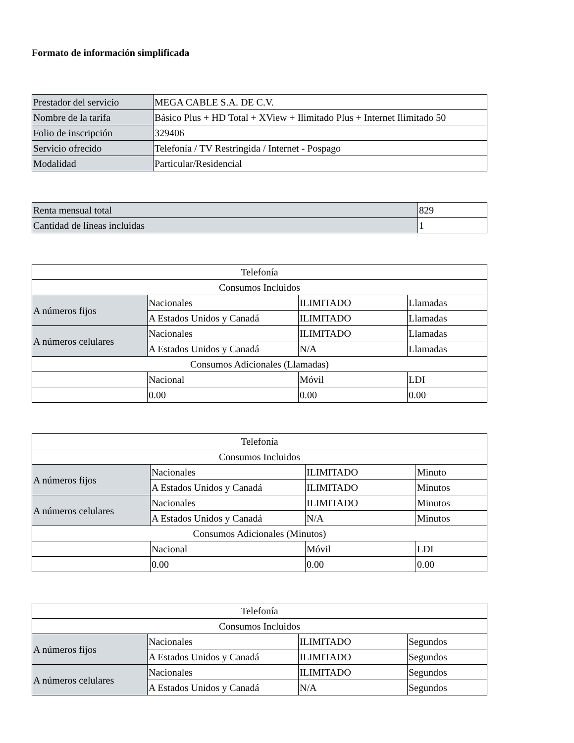Formato de información simplificada
| Prestador del servicio | MEGA CABLE S.A. DE C.V. |
| Nombre de la tarifa | Básico Plus + HD Total + XView + Ilimitado Plus + Internet Ilimitado 50 |
| Folio de inscripción | 329406 |
| Servicio ofrecido | Telefonía / TV Restringida / Internet - Pospago |
| Modalidad | Particular/Residencial |
| Renta mensual total | 829 |
| Cantidad de líneas incluidas | 1 |
| Telefonía | | | |
| Consumos Incluidos | | | |
| A números fijos | Nacionales | ILIMITADO | Llamadas |
| | A Estados Unidos y Canadá | ILIMITADO | Llamadas |
| A números celulares | Nacionales | ILIMITADO | Llamadas |
| | A Estados Unidos y Canadá | N/A | Llamadas |
| Consumos Adicionales (Llamadas) | | | |
| | Nacional | Móvil | LDI |
| | 0.00 | 0.00 | 0.00 |
| Telefonía | | | |
| Consumos Incluidos | | | |
| A números fijos | Nacionales | ILIMITADO | Minuto |
| | A Estados Unidos y Canadá | ILIMITADO | Minutos |
| A números celulares | Nacionales | ILIMITADO | Minutos |
| | A Estados Unidos y Canadá | N/A | Minutos |
| Consumos Adicionales (Minutos) | | | |
| | Nacional | Móvil | LDI |
| | 0.00 | 0.00 | 0.00 |
| Telefonía | | | |
| Consumos Incluidos | | | |
| A números fijos | Nacionales | ILIMITADO | Segundos |
| | A Estados Unidos y Canadá | ILIMITADO | Segundos |
| A números celulares | Nacionales | ILIMITADO | Segundos |
| | A Estados Unidos y Canadá | N/A | Segundos |